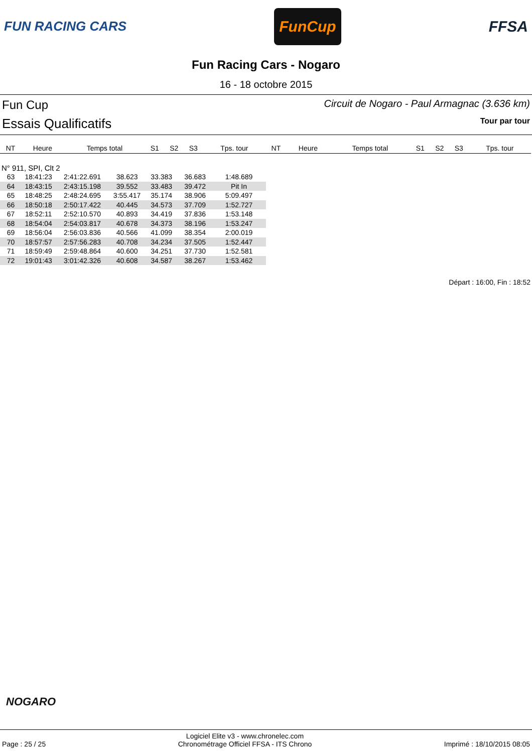FUN RACING CARS
FunCup
FFSA
Fun Racing Cars - Nogaro
16 - 18 octobre 2015
Fun Cup
Essais Qualificatifs
Circuit de Nogaro - Paul Armagnac (3.636 km)
Tour par tour
| NT | Heure | Temps total | S1 | S2 | S3 | Tps. tour | NT | Heure | Temps total | S1 | S2 | S3 | Tps. tour |
| --- | --- | --- | --- | --- | --- | --- | --- | --- | --- | --- | --- | --- | --- |
N° 911, SPI, Clt 2
| 63 | 18:41:23 | 2:41:22.691 | 38.623 | 33.383 | 36.683 | 1:48.689 |
| 64 | 18:43:15 | 2:43:15.198 | 39.552 | 33.483 | 39.472 | Pit In |
| 65 | 18:48:25 | 2:48:24.695 | 3:55.417 | 35.174 | 38.906 | 5:09.497 |
| 66 | 18:50:18 | 2:50:17.422 | 40.445 | 34.573 | 37.709 | 1:52.727 |
| 67 | 18:52:11 | 2:52:10.570 | 40.893 | 34.419 | 37.836 | 1:53.148 |
| 68 | 18:54:04 | 2:54:03.817 | 40.678 | 34.373 | 38.196 | 1:53.247 |
| 69 | 18:56:04 | 2:56:03.836 | 40.566 | 41.099 | 38.354 | 2:00.019 |
| 70 | 18:57:57 | 2:57:56.283 | 40.708 | 34.234 | 37.505 | 1:52.447 |
| 71 | 18:59:49 | 2:59:48.864 | 40.600 | 34.251 | 37.730 | 1:52.581 |
| 72 | 19:01:43 | 3:01:42.326 | 40.608 | 34.587 | 38.267 | 1:53.462 |
Départ : 16:00, Fin : 18:52
NOGARO
Page : 25 / 25
Logiciel Elite v3 - www.chronelec.com
Chronométrage Officiel FFSA - ITS Chrono
Imprimé : 18/10/2015 08:05